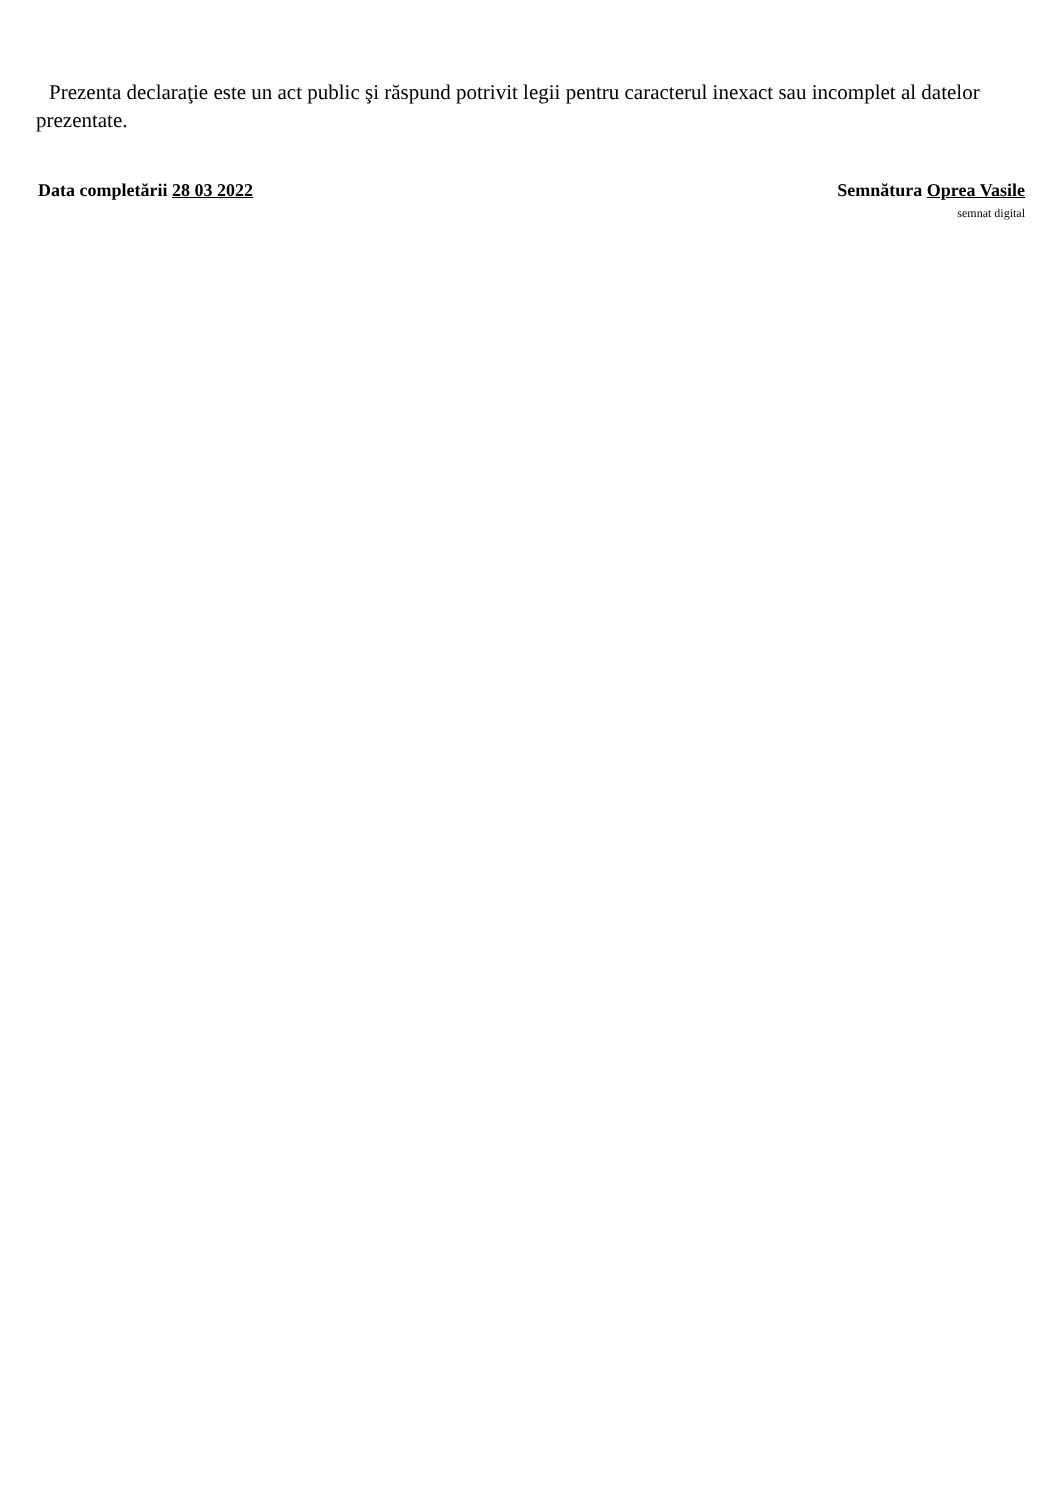Prezenta declaraţie este un act public şi răspund potrivit legii pentru caracterul inexact sau incomplet al datelor prezentate.
Data completării 28 03 2022 Semnătura Oprea Vasile
semnat digital